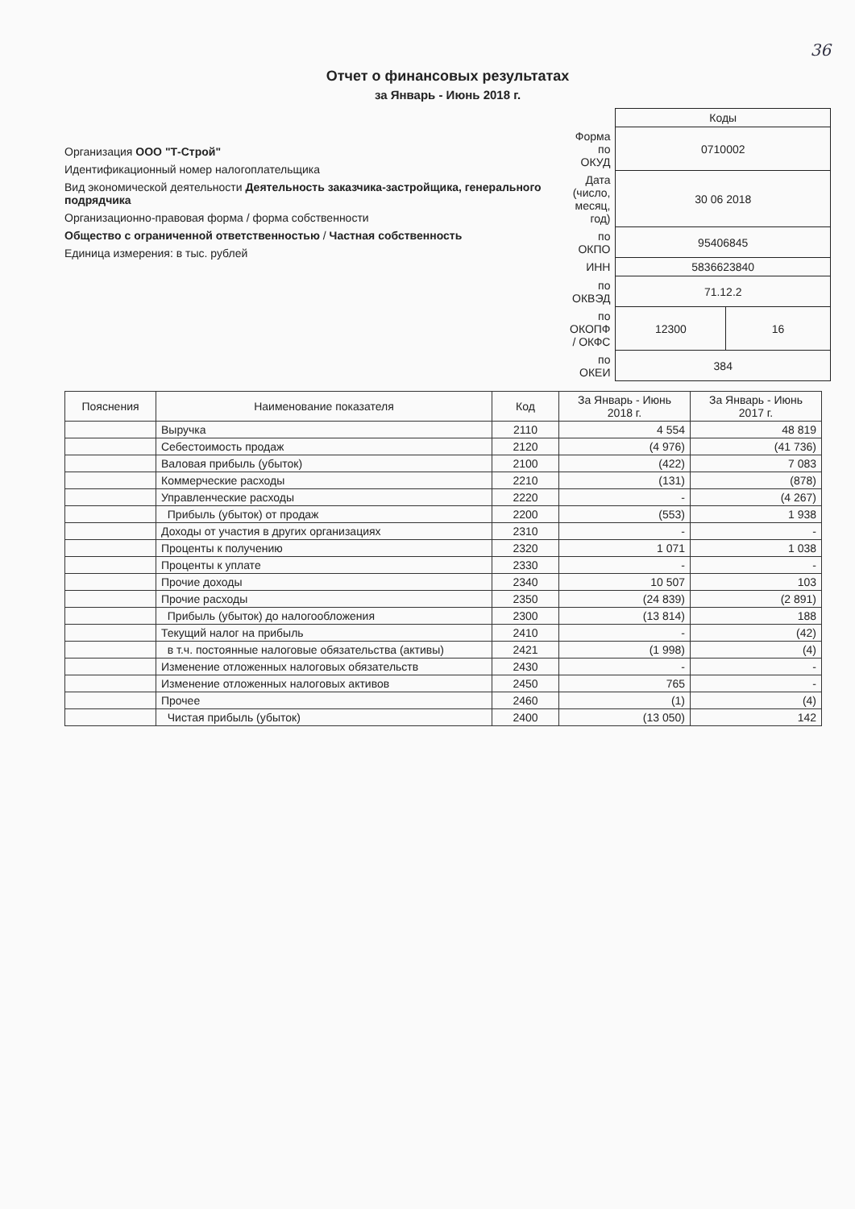36
Отчет о финансовых результатах
за Январь - Июнь 2018 г.
Организация ООО "Т-Строй"
Идентификационный номер налогоплательщика
Вид экономической деятельности Деятельность заказчика-застройщика, генерального подрядчика
Организационно-правовая форма / форма собственности
Общество с ограниченной ответственностью / Частная собственность
Единица измерения: в тыс. рублей
| | Коды | |
| Форма по ОКУД | 0710002 | |
| Дата (число, месяц, год) | 30 06 2018 | |
| по ОКПО | 95406845 | |
| ИНН | 5836623840 | |
| по ОКВЭД | 71.12.2 | |
| по ОКОПФ / ОКФС | 12300 | 16 |
| по ОКЕИ | 384 | |
| Пояснения | Наименование показателя | Код | За Январь - Июнь 2018 г. | За Январь - Июнь 2017 г. |
| --- | --- | --- | --- | --- |
| | Выручка | 2110 | 4 554 | 48 819 |
| | Себестоимость продаж | 2120 | (4 976) | (41 736) |
| | Валовая прибыль (убыток) | 2100 | (422) | 7 083 |
| | Коммерческие расходы | 2210 | (131) | (878) |
| | Управленческие расходы | 2220 | - | (4 267) |
| | Прибыль (убыток) от продаж | 2200 | (553) | 1 938 |
| | Доходы от участия в других организациях | 2310 | - | - |
| | Проценты к получению | 2320 | 1 071 | 1 038 |
| | Проценты к уплате | 2330 | - | - |
| | Прочие доходы | 2340 | 10 507 | 103 |
| | Прочие расходы | 2350 | (24 839) | (2 891) |
| | Прибыль (убыток) до налогообложения | 2300 | (13 814) | 188 |
| | Текущий налог на прибыль | 2410 | - | (42) |
| | в т.ч. постоянные налоговые обязательства (активы) | 2421 | (1 998) | (4) |
| | Изменение отложенных налоговых обязательств | 2430 | - | - |
| | Изменение отложенных налоговых активов | 2450 | 765 | - |
| | Прочее | 2460 | (1) | (4) |
| | Чистая прибыль (убыток) | 2400 | (13 050) | 142 |